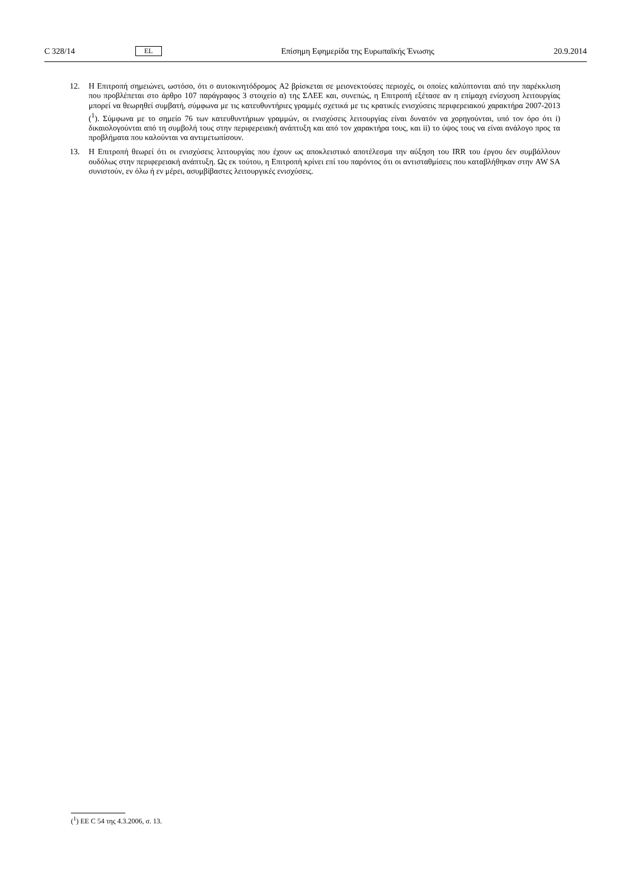C 328/14 EL Επίσημη Εφημερίδα της Ευρωπαϊκής Ένωσης 20.9.2014
12. Η Επιτροπή σημειώνει, ωστόσο, ότι ο αυτοκινητόδρομος A2 βρίσκεται σε μειονεκτούσες περιοχές, οι οποίες καλύπτονται από την παρέκκλιση που προβλέπεται στο άρθρο 107 παράγραφος 3 στοιχείο α) της ΣΛΕΕ και, συνεπώς, η Επιτροπή εξέτασε αν η επίμαχη ενίσχυση λειτουργίας μπορεί να θεωρηθεί συμβατή, σύμφωνα με τις κατευθυντήριες γραμμές σχετικά με τις κρατικές ενισχύσεις περιφερειακού χαρακτήρα 2007-2013 (<sup>1</sup>). Σύμφωνα με το σημείο 76 των κατευθυντήριων γραμμών, οι ενισχύσεις λειτουργίας είναι δυνατόν να χορηγούνται, υπό τον όρο ότι i) δικαιολογούνται από τη συμβολή τους στην περιφερειακή ανάπτυξη και από τον χαρακτήρα τους, και ii) το ύψος τους να είναι ανάλογο προς τα προβλήματα που καλούνται να αντιμετωπίσουν.
13. Η Επιτροπή θεωρεί ότι οι ενισχύσεις λειτουργίας που έχουν ως αποκλειστικό αποτέλεσμα την αύξηση του IRR του έργου δεν συμβάλλουν ουδόλως στην περιφερειακή ανάπτυξη. Ως εκ τούτου, η Επιτροπή κρίνει επί του παρόντος ότι οι αντισταθμίσεις που καταβλήθηκαν στην AW SA συνιστούν, εν όλω ή εν μέρει, ασυμβίβαστες λειτουργικές ενισχύσεις.
(<sup>1</sup>) ΕΕ C 54 της 4.3.2006, σ. 13.